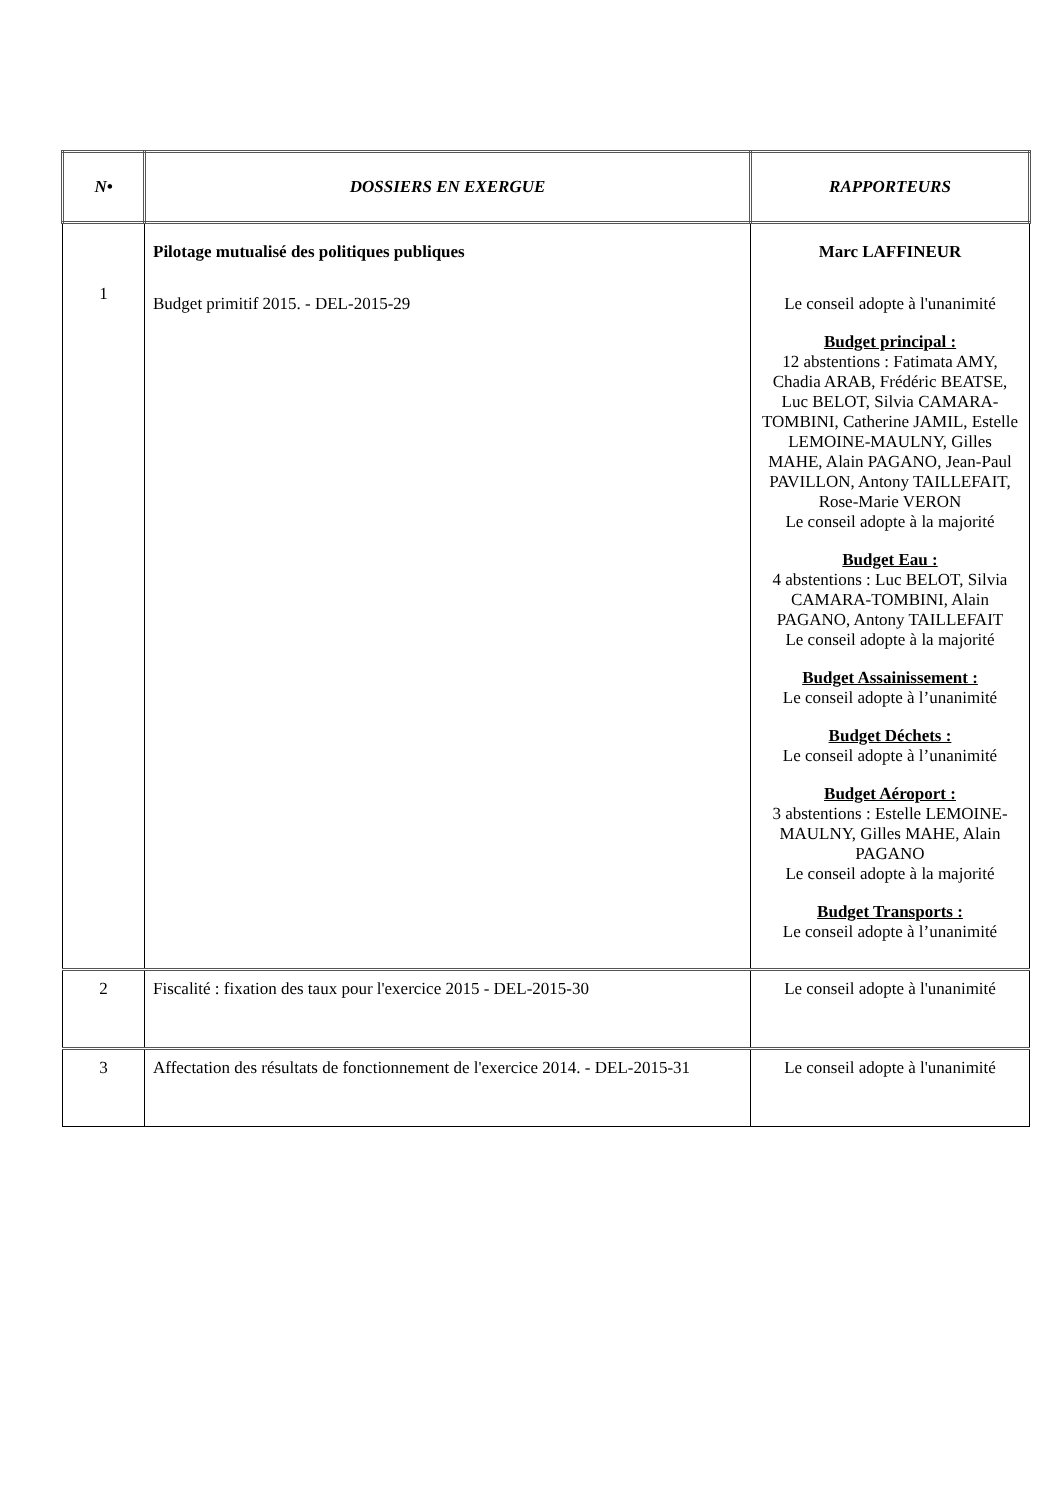| N• | DOSSIERS EN EXERGUE | RAPPORTEURS |
| --- | --- | --- |
| 1 | Pilotage mutualisé des politiques publiques Budget primitif 2015. - DEL-2015-29 | Marc LAFFINEUR Le conseil adopte à l'unanimité Budget principal : 12 abstentions : Fatimata AMY, Chadia ARAB, Frédéric BEATSE, Luc BELOT, Silvia CAMARA-TOMBINI, Catherine JAMIL, Estelle LEMOINE-MAULNY, Gilles MAHE, Alain PAGANO, Jean-Paul PAVILLON, Antony TAILLEFAIT, Rose-Marie VERON Le conseil adopte à la majorité Budget Eau : 4 abstentions : Luc BELOT, Silvia CAMARA-TOMBINI, Alain PAGANO, Antony TAILLEFAIT Le conseil adopte à la majorité Budget Assainissement : Le conseil adopte à l’unanimité Budget Déchets : Le conseil adopte à l’unanimité Budget Aéroport : 3 abstentions : Estelle LEMOINE-MAULNY, Gilles MAHE, Alain PAGANO Le conseil adopte à la majorité Budget Transports : Le conseil adopte à l’unanimité |
| 2 | Fiscalité : fixation des taux pour l'exercice 2015 - DEL-2015-30 | Le conseil adopte à l'unanimité |
| 3 | Affectation des résultats de fonctionnement de l'exercice 2014. - DEL-2015-31 | Le conseil adopte à l'unanimité |